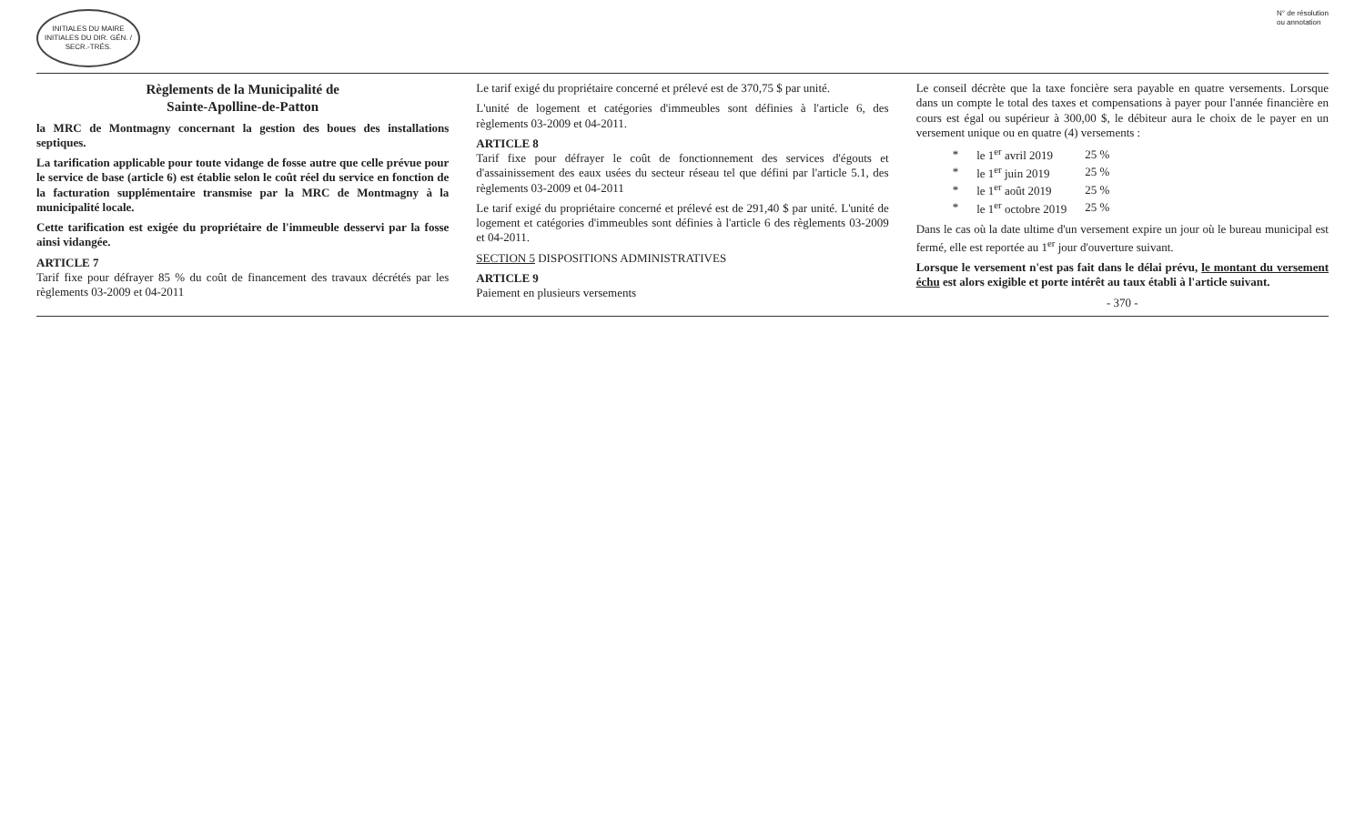INITIALES DU MAIRE
INITIALES DU DIR. GÉN. / SECR.-TRÉS.
N° de résolution
ou annotation
Règlements de la Municipalité de
Sainte-Apolline-de-Patton
la MRC de Montmagny concernant la gestion des boues des installations septiques.
La tarification applicable pour toute vidange de fosse autre que celle prévue pour le service de base (article 6) est établie selon le coût réel du service en fonction de la facturation supplémentaire transmise par la MRC de Montmagny à la municipalité locale.
Cette tarification est exigée du propriétaire de l'immeuble desservi par la fosse ainsi vidangée.
ARTICLE 7
Tarif fixe pour défrayer 85 % du coût de financement des travaux décrétés par les règlements 03-2009 et 04-2011
Le tarif exigé du propriétaire concerné et prélevé est de 370,75 $ par unité.
L'unité de logement et catégories d'immeubles sont définies à l'article 6, des règlements 03-2009 et 04-2011.
ARTICLE 8
Tarif fixe pour défrayer le coût de fonctionnement des services d'égouts et d'assainissement des eaux usées du secteur réseau tel que défini par l'article 5.1, des règlements 03-2009 et 04-2011
Le tarif exigé du propriétaire concerné et prélevé est de 291,40 $ par unité. L'unité de logement et catégories d'immeubles sont définies à l'article 6 des règlements 03-2009 et 04-2011.
SECTION 5 DISPOSITIONS ADMINISTRATIVES
ARTICLE 9
Paiement en plusieurs versements
Le conseil décrète que la taxe foncière sera payable en quatre versements. Lorsque dans un compte le total des taxes et compensations à payer pour l'année financière en cours est égal ou supérieur à 300,00 $, le débiteur aura le choix de le payer en un versement unique ou en quatre (4) versements :
| * | le 1<sup>er</sup> avril 2019 | 25 % |
| * | le 1<sup>er</sup> juin 2019 | 25 % |
| * | le 1<sup>er</sup> août 2019 | 25 % |
| * | le 1<sup>er</sup> octobre 2019 | 25 % |
Dans le cas où la date ultime d'un versement expire un jour où le bureau municipal est fermé, elle est reportée au 1<sup>er</sup> jour d'ouverture suivant.
Lorsque le versement n'est pas fait dans le délai prévu, le montant du versement échu est alors exigible et porte intérêt au taux établi à l'article suivant.
- 370 -